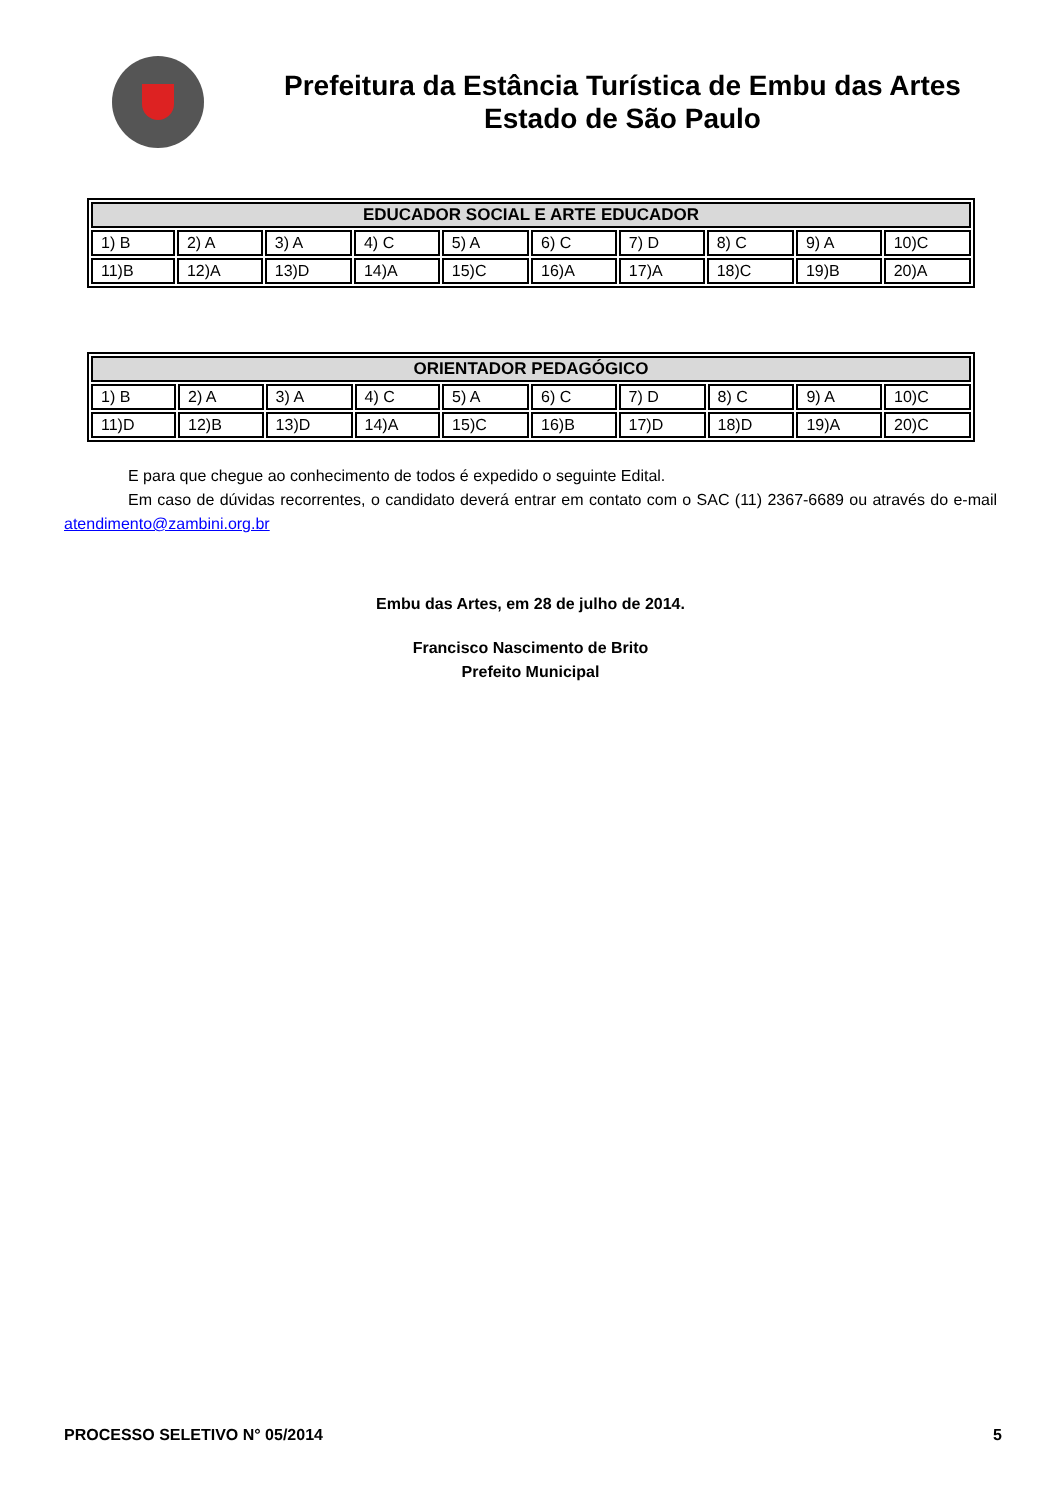Prefeitura da Estância Turística de Embu das Artes
Estado de São Paulo
| EDUCADOR SOCIAL E ARTE EDUCADOR | | | | | | | | | |
| --- | --- | --- | --- | --- | --- | --- | --- | --- | --- |
| 1) B | 2) A | 3) A | 4) C | 5) A | 6) C | 7) D | 8) C | 9) A | 10)C |
| 11)B | 12)A | 13)D | 14)A | 15)C | 16)A | 17)A | 18)C | 19)B | 20)A |
| ORIENTADOR PEDAGÓGICO | | | | | | | | | |
| --- | --- | --- | --- | --- | --- | --- | --- | --- | --- |
| 1) B | 2) A | 3) A | 4) C | 5) A | 6) C | 7) D | 8) C | 9) A | 10)C |
| 11)D | 12)B | 13)D | 14)A | 15)C | 16)B | 17)D | 18)D | 19)A | 20)C |
E para que chegue ao conhecimento de todos é expedido o seguinte Edital.
Em caso de dúvidas recorrentes, o candidato deverá entrar em contato com o SAC (11) 2367-6689 ou através do e-mail atendimento@zambini.org.br
Embu das Artes, em 28 de julho de 2014.
Francisco Nascimento de Brito
Prefeito Municipal
PROCESSO SELETIVO N° 05/2014 5